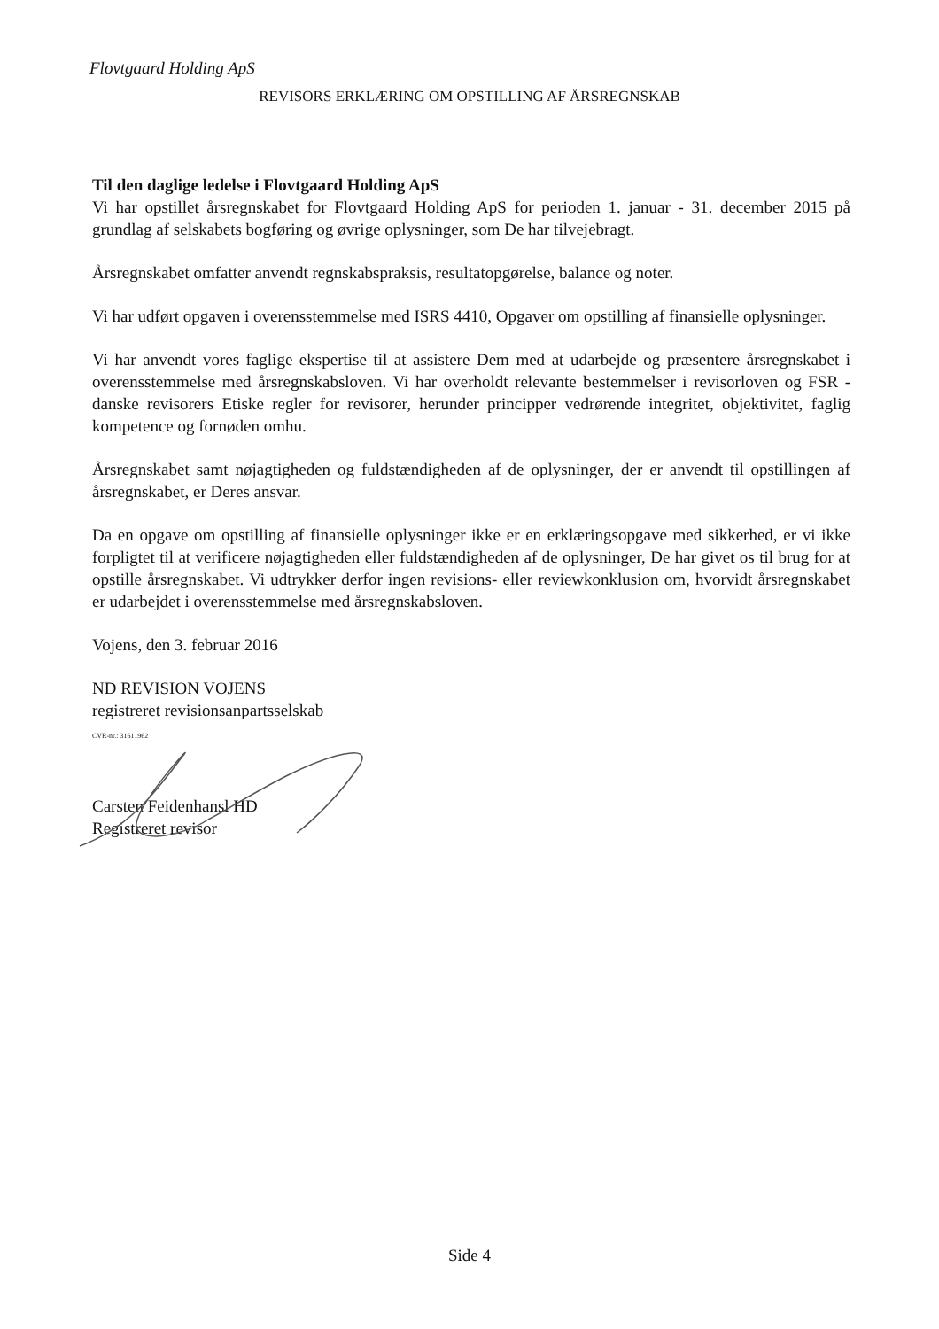Flovtgaard Holding ApS
REVISORS ERKLÆRING OM OPSTILLING AF ÅRSREGNSKAB
Til den daglige ledelse i Flovtgaard Holding ApS
Vi har opstillet årsregnskabet for Flovtgaard Holding ApS for perioden 1. januar - 31. december 2015 på grundlag af selskabets bogføring og øvrige oplysninger, som De har tilvejebragt.
Årsregnskabet omfatter anvendt regnskabspraksis, resultatopgørelse, balance og noter.
Vi har udført opgaven i overensstemmelse med ISRS 4410, Opgaver om opstilling af finansielle oplysninger.
Vi har anvendt vores faglige ekspertise til at assistere Dem med at udarbejde og præsentere årsregnskabet i overensstemmelse med årsregnskabsloven. Vi har overholdt relevante bestemmelser i revisorloven og FSR - danske revisorers Etiske regler for revisorer, herunder principper vedrørende integritet, objektivitet, faglig kompetence og fornøden omhu.
Årsregnskabet samt nøjagtigheden og fuldstændigheden af de oplysninger, der er anvendt til opstillingen af årsregnskabet, er Deres ansvar.
Da en opgave om opstilling af finansielle oplysninger ikke er en erklæringsopgave med sikkerhed, er vi ikke forpligtet til at verificere nøjagtigheden eller fuldstændigheden af de oplysninger, De har givet os til brug for at opstille årsregnskabet. Vi udtrykker derfor ingen revisions- eller reviewkonklusion om, hvorvidt årsregnskabet er udarbejdet i overensstemmelse med årsregnskabsloven.
Vojens, den 3. februar 2016
ND REVISION VOJENS
registreret revisionsanpartsselskab
CVR-nr.: 31611962
Carsten Feidenhansl HD
Registreret revisor
Side 4